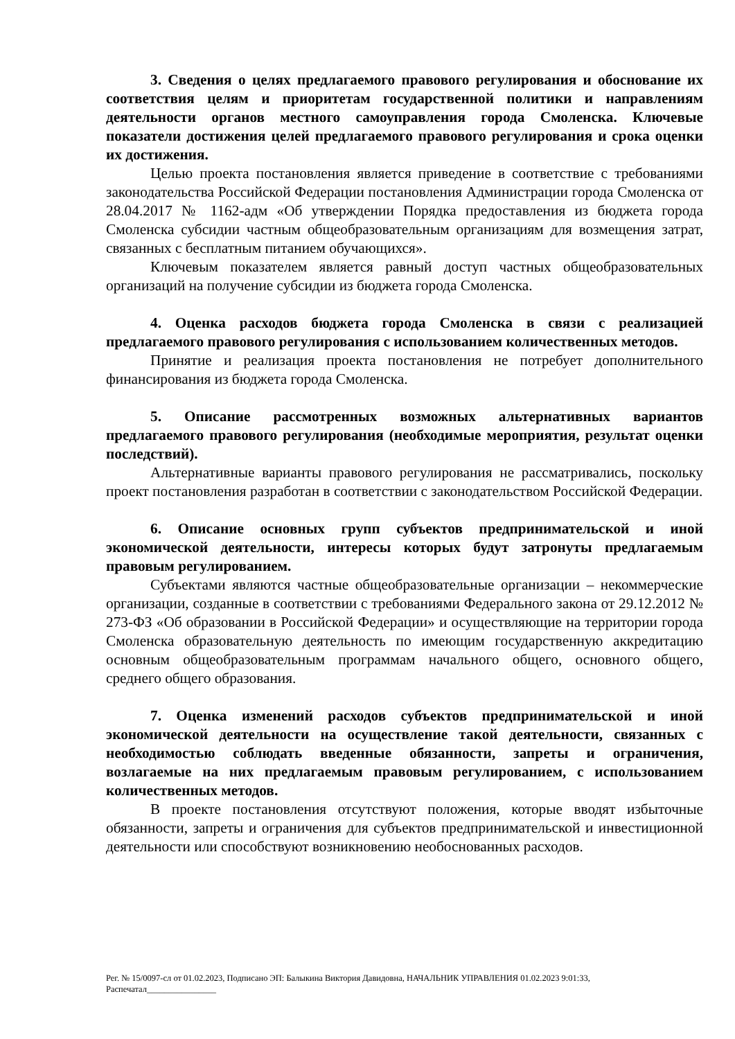3. Сведения о целях предлагаемого правового регулирования и обоснование их соответствия целям и приоритетам государственной политики и направлениям деятельности органов местного самоуправления города Смоленска. Ключевые показатели достижения целей предлагаемого правового регулирования и срока оценки их достижения.
Целью проекта постановления является приведение в соответствие с требованиями законодательства Российской Федерации постановления Администрации города Смоленска от 28.04.2017 № 1162-адм «Об утверждении Порядка предоставления из бюджета города Смоленска субсидии частным общеобразовательным организациям для возмещения затрат, связанных с бесплатным питанием обучающихся».
Ключевым показателем является равный доступ частных общеобразовательных организаций на получение субсидии из бюджета города Смоленска.
4. Оценка расходов бюджета города Смоленска в связи с реализацией предлагаемого правового регулирования с использованием количественных методов.
Принятие и реализация проекта постановления не потребует дополнительного финансирования из бюджета города Смоленска.
5. Описание рассмотренных возможных альтернативных вариантов предлагаемого правового регулирования (необходимые мероприятия, результат оценки последствий).
Альтернативные варианты правового регулирования не рассматривались, поскольку проект постановления разработан в соответствии с законодательством Российской Федерации.
6. Описание основных групп субъектов предпринимательской и иной экономической деятельности, интересы которых будут затронуты предлагаемым правовым регулированием.
Субъектами являются частные общеобразовательные организации – некоммерческие организации, созданные в соответствии с требованиями Федерального закона от 29.12.2012 № 273-ФЗ «Об образовании в Российской Федерации» и осуществляющие на территории города Смоленска образовательную деятельность по имеющим государственную аккредитацию основным общеобразовательным программам начального общего, основного общего, среднего общего образования.
7. Оценка изменений расходов субъектов предпринимательской и иной экономической деятельности на осуществление такой деятельности, связанных с необходимостью соблюдать введенные обязанности, запреты и ограничения, возлагаемые на них предлагаемым правовым регулированием, с использованием количественных методов.
В проекте постановления отсутствуют положения, которые вводят избыточные обязанности, запреты и ограничения для субъектов предпринимательской и инвестиционной деятельности или способствуют возникновению необоснованных расходов.
Рег. № 15/0097-сл от 01.02.2023, Подписано ЭП: Балыкина Виктория Давидовна, НАЧАЛЬНИК УПРАВЛЕНИЯ 01.02.2023 9:01:33,
Распечатал________________